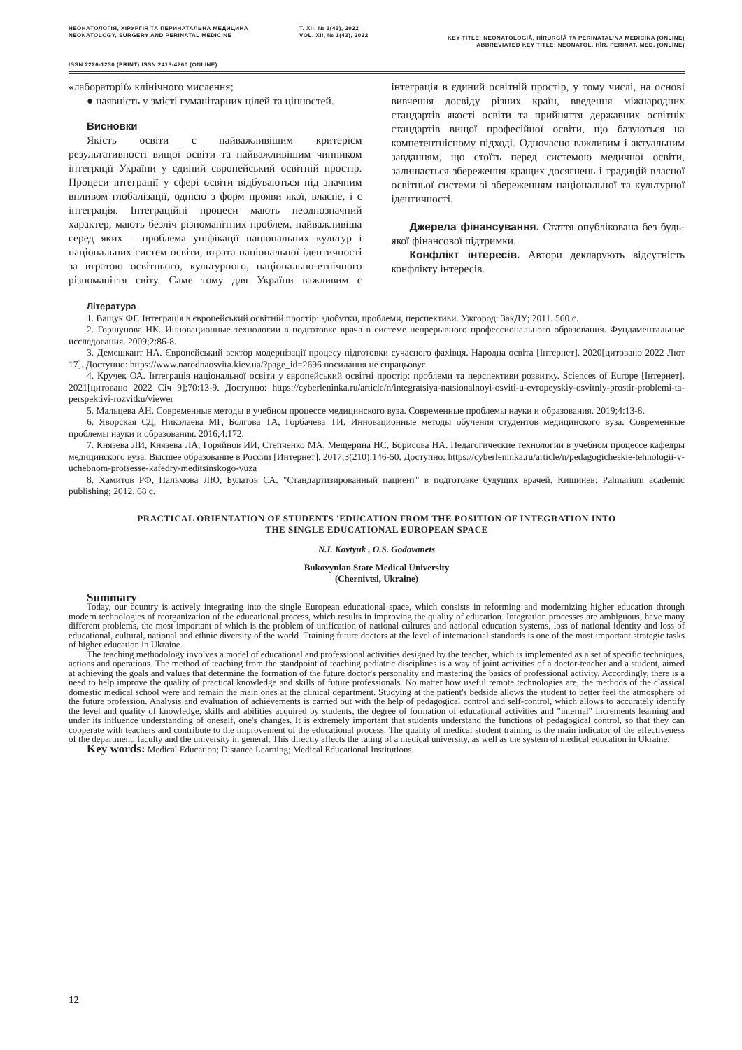НЕОНАТОЛОГІЯ, ХІРУРГІЯ ТА ПЕРИНАТАЛЬНА МЕДИЦИНА
NEONATOLOGY, SURGERY AND PERINATAL MEDICINE
Т. XII, № 1(43), 2022
VOL. XII, № 1(43), 2022
KEY TITLE: NEONATOLOGIÂ, HÌRURGÌÂ TA PERINATAL'NA MEDICINA (ONLINE)
ABBREVIATED KEY TITLE: NEONATOL. HÌR. PERINAT. MED. (ONLINE)
ISSN 2226-1230 (PRINT) ISSN 2413-4260 (ONLINE)
«лабораторії» клінічного мислення;
● наявність у змісті гуманітарних цілей та цінностей.
Висновки
Якість освіти є найважливішим критерієм результативності вищої освіти та найважливішим чинником інтеграції України у єдиний європейський освітній простір. Процеси інтеграції у сфері освіти відбуваються під значним впливом глобалізації, однією з форм прояви якої, власне, і є інтеграція. Інтеграційні процеси мають неоднозначний характер, мають безліч різноманітних проблем, найважливіша серед яких – проблема уніфікації національних культур і національних систем освіти, втрата національної ідентичності за втратою освітнього, культурного, національно-етнічного різноманіття світу. Саме тому для України важливим є інтеграція в єдиний освітній простір, у тому числі, на основі вивчення досвіду різних країн, введення міжнародних стандартів якості освіти та прийняття державних освітніх стандартів вищої професійної освіти, що базуються на компетентнісному підході. Одночасно важливим і актуальним завданням, що стоїть перед системою медичної освіти, залишається збереження кращих досягнень і традицій власної освітньої системи зі збереженням національної та культурної ідентичності.
Джерела фінансування. Стаття опублікована без будь-якої фінансової підтримки.
Конфлікт інтересів. Автори декларують відсутність конфлікту інтересів.
Література
1. Ващук ФГ. Інтеграція в європейський освітній простір: здобутки, проблеми, перспективи. Ужгород: ЗакДУ; 2011. 560 с.
2. Горшунова НК. Инновационные технологии в подготовке врача в системе непрерывного профессионального образования. Фундаментальные исследования. 2009;2:86-8.
3. Демешкант НА. Європейський вектор модернізації процесу підготовки сучасного фахівця. Народна освіта [Інтернет]. 2020[цитовано 2022 Лют 17]. Доступно: https://www.narodnaosvita.kiev.ua/?page_id=2696 посилання не спрацьовує
4. Кручек ОА. Інтеграція національної освіти у європейський освітні простір: проблеми та перспективи розвитку. Sciences of Europe [Інтернет]. 2021[цитовано 2022 Січ 9];70:13-9. Доступно: https://cyberleninka.ru/article/n/integratsiya-natsionalnoyi-osviti-u-evropeyskiy-osvitniy-prostir-problemi-ta-perspektivi-rozvitku/viewer
5. Мальцева АН. Современные методы в учебном процессе медицинского вуза. Современные проблемы науки и образования. 2019;4:13-8.
6. Яворская СД, Николаева МГ, Болгова ТА, Горбачева ТИ. Инновационные методы обучения студентов медицинского вуза. Современные проблемы науки и образования. 2016;4:172.
7. Князева ЛИ, Князева ЛА, Горяйнов ИИ, Степченко МА, Мещерина НС, Борисова НА. Педагогические технологии в учебном процессе кафедры медицинского вуза. Высшее образование в России [Интернет]. 2017;3(210):146-50. Доступно: https://cyberleninka.ru/article/n/pedagogicheskie-tehnologii-v-uchebnom-protsesse-kafedry-meditsinskogo-vuza
8. Хамитов РФ, Пальмова ЛЮ, Булатов СА. "Стандартизированный пациент" в подготовке будущих врачей. Кишинев: Palmarium academic publishing; 2012. 68 с.
PRACTICAL ORIENTATION OF STUDENTS 'EDUCATION FROM THE POSITION OF INTEGRATION INTO
THE SINGLE EDUCATIONAL EUROPEAN SPACE
N.I. Kovtyuk , O.S. Godovanets
Bukovynian State Medical University
(Chernivtsi, Ukraine)
Summary
Today, our country is actively integrating into the single European educational space, which consists in reforming and modernizing higher education through modern technologies of reorganization of the educational process, which results in improving the quality of education. Integration processes are ambiguous, have many different problems, the most important of which is the problem of unification of national cultures and national education systems, loss of national identity and loss of educational, cultural, national and ethnic diversity of the world. Training future doctors at the level of international standards is one of the most important strategic tasks of higher education in Ukraine.
The teaching methodology involves a model of educational and professional activities designed by the teacher, which is implemented as a set of specific techniques, actions and operations. The method of teaching from the standpoint of teaching pediatric disciplines is a way of joint activities of a doctor-teacher and a student, aimed at achieving the goals and values that determine the formation of the future doctor's personality and mastering the basics of professional activity. Accordingly, there is a need to help improve the quality of practical knowledge and skills of future professionals. No matter how useful remote technologies are, the methods of the classical domestic medical school were and remain the main ones at the clinical department. Studying at the patient's bedside allows the student to better feel the atmosphere of the future profession. Analysis and evaluation of achievements is carried out with the help of pedagogical control and self-control, which allows to accurately identify the level and quality of knowledge, skills and abilities acquired by students, the degree of formation of educational activities and "internal" increments learning and under its influence understanding of oneself, one's changes. It is extremely important that students understand the functions of pedagogical control, so that they can cooperate with teachers and contribute to the improvement of the educational process. The quality of medical student training is the main indicator of the effectiveness of the department, faculty and the university in general. This directly affects the rating of a medical university, as well as the system of medical education in Ukraine.
Key words: Medical Education; Distance Learning; Medical Educational Institutions.
12